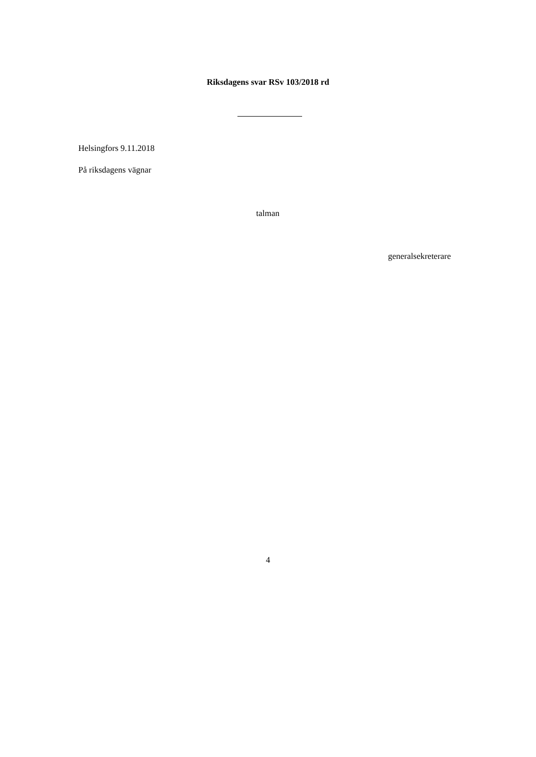Riksdagens svar RSv 103/2018 rd
Helsingfors 9.11.2018
På riksdagens vägnar
talman
generalsekreterare
4